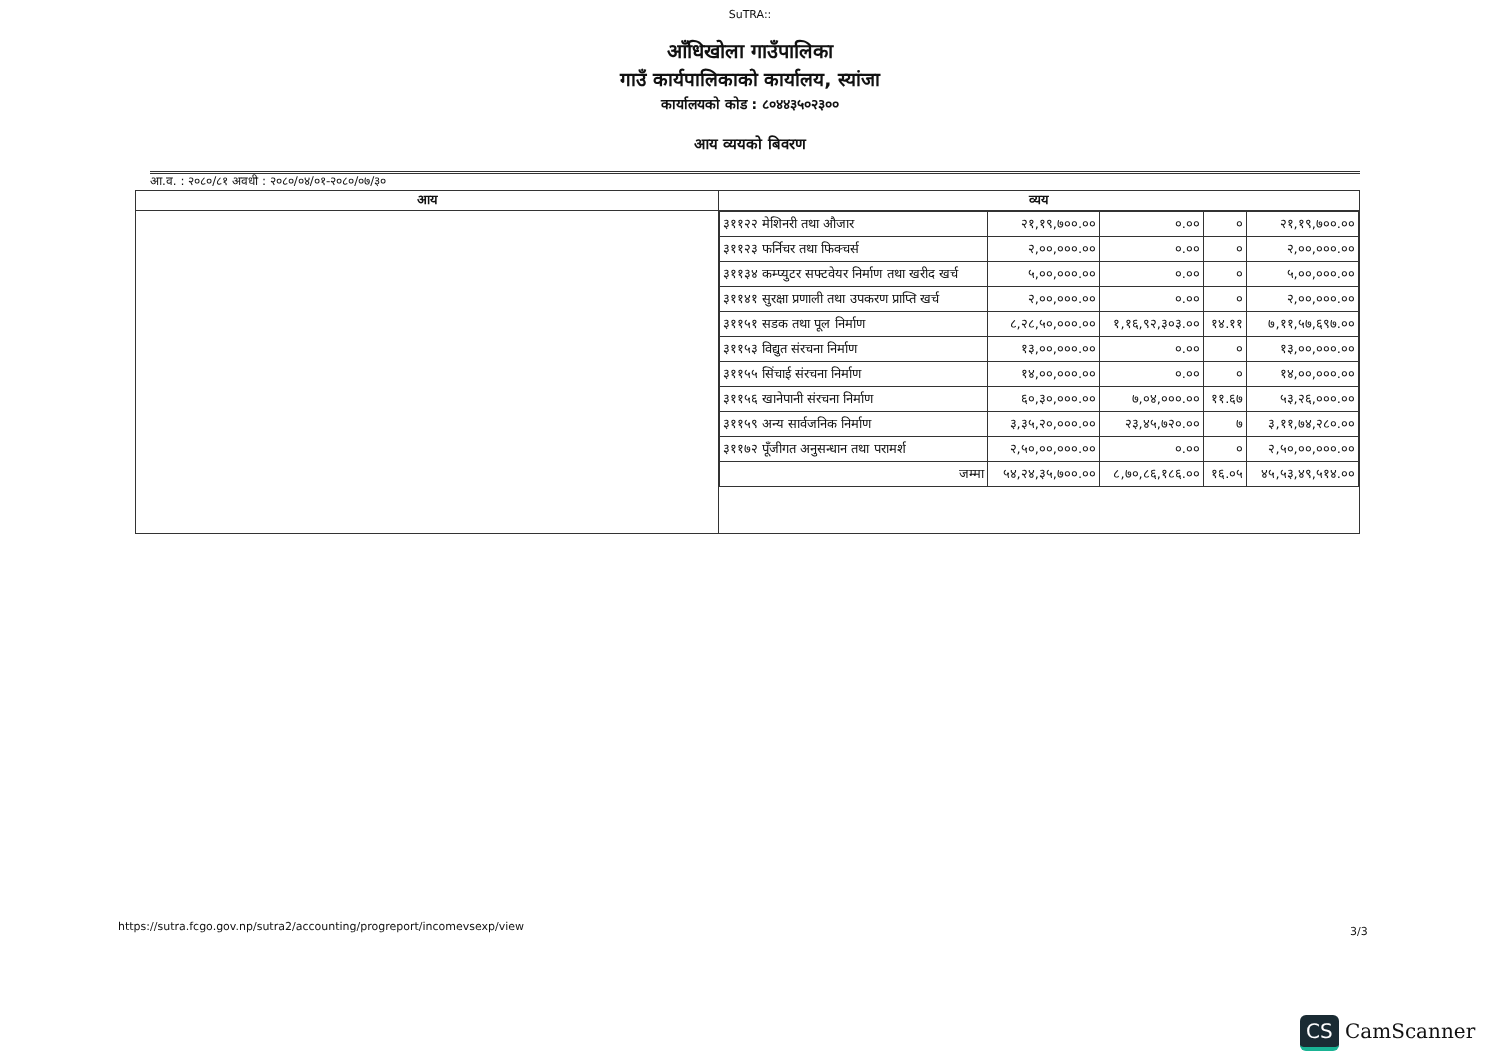SuTRA::
आँधिखोला गाउँपालिका
गाउँ कार्यपालिकाको कार्यालय, स्यांजा
कार्यालयको कोड : ८०४४३५०२३००
आय व्ययको बिवरण
आ.व. : २०८०/८१ अवधी : २०८०/०४/०१-२०८०/०७/३०
| आय | व्यय |
| --- | --- |
| | / ३११२२ मेशिनरी तथा औजार / २१,१९,७००.०० / ०.०० / ० / २१,१९,७००.०० / / ३११२३ फर्निचर तथा फिक्चर्स / २,००,०००.०० / ०.०० / ० / २,००,०००.०० / / ३११३४ कम्प्युटर सफ्टवेयर निर्माण तथा खरीद खर्च / ५,००,०००.०० / ०.०० / ० / ५,००,०००.०० / / ३११४१ सुरक्षा प्रणाली तथा उपकरण प्राप्ति खर्च / २,००,०००.०० / ०.०० / ० / २,००,०००.०० / / ३११५१ सडक तथा पूल निर्माण / ८,२८,५०,०००.०० / १,१६,९२,३०३.०० / १४.११ / ७,११,५७,६९७.०० / / ३११५३ विद्युत संरचना निर्माण / १३,००,०००.०० / ०.०० / ० / १३,००,०००.०० / / ३११५५ सिंचाई संरचना निर्माण / १४,००,०००.०० / ०.०० / ० / १४,००,०००.०० / / ३११५६ खानेपानी संरचना निर्माण / ६०,३०,०००.०० / ७,०४,०००.०० / ११.६७ / ५३,२६,०००.०० / / ३११५९ अन्य सार्वजनिक निर्माण / ३,३५,२०,०००.०० / २३,४५,७२०.०० / ७ / ३,११,७४,२८०.०० / / ३११७२ पूँजीगत अनुसन्धान तथा परामर्श / २,५०,००,०००.०० / ०.०० / ० / २,५०,००,०००.०० / / जम्मा / ५४,२४,३५,७००.०० / ८,७०,८६,१८६.०० / १६.०५ / ४५,५३,४९,५१४.०० / |
https://sutra.fcgo.gov.np/sutra2/accounting/progreport/incomevsexp/view
3/3
CS CamScanner